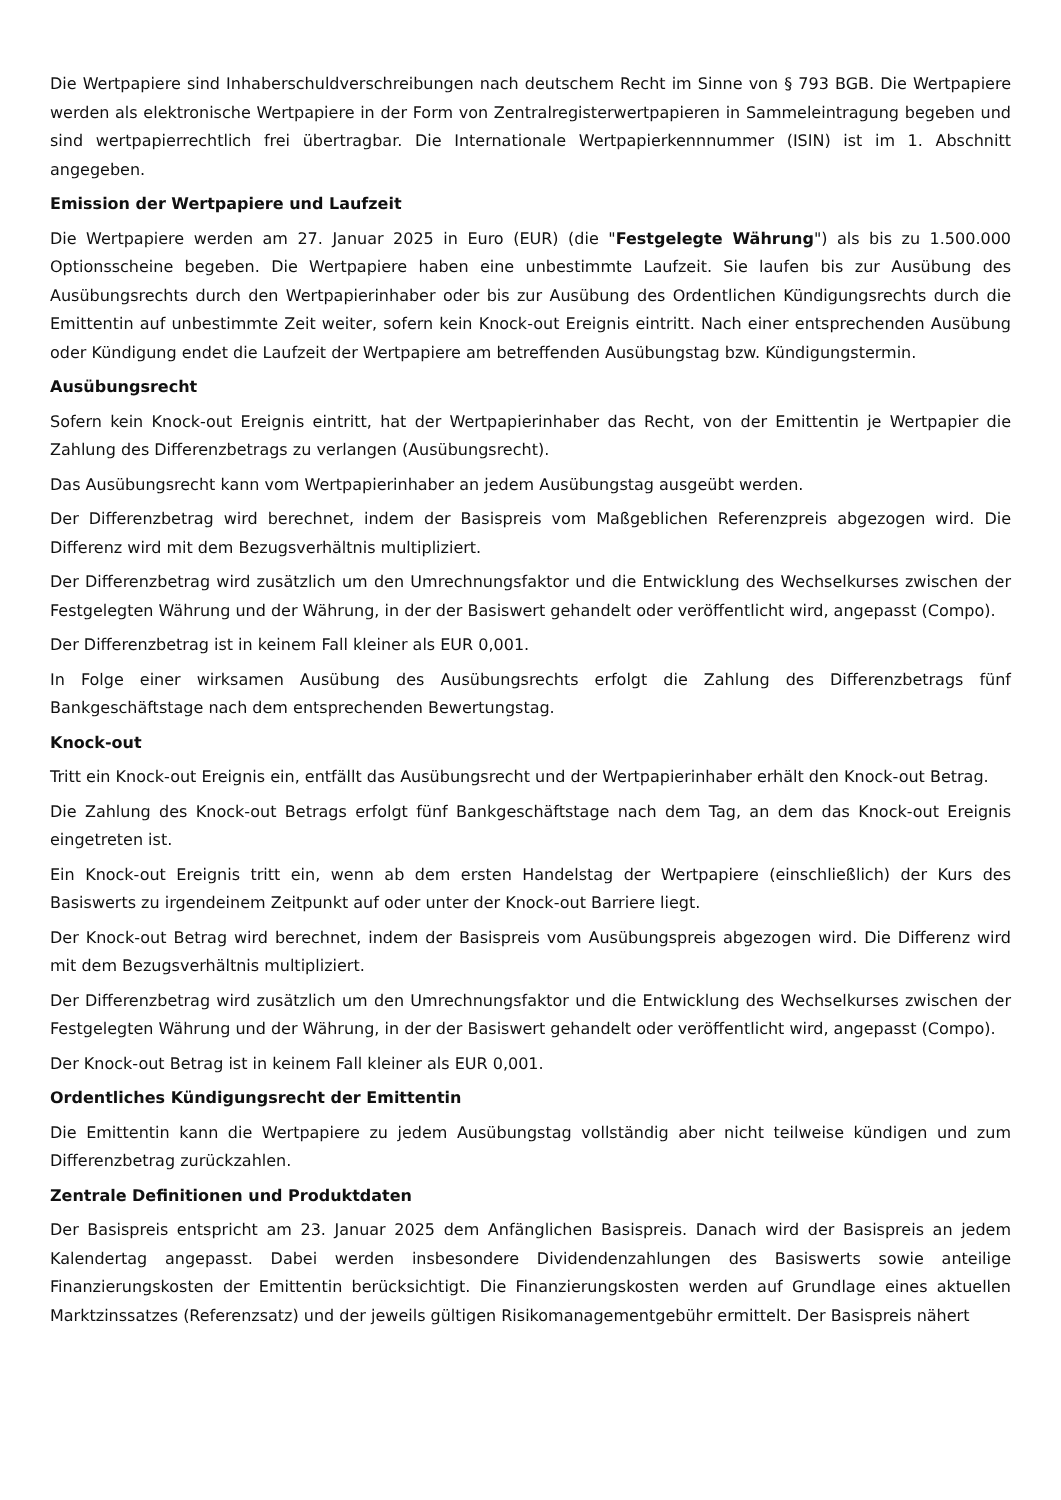Die Wertpapiere sind Inhaberschuldverschreibungen nach deutschem Recht im Sinne von § 793 BGB. Die Wertpapiere werden als elektronische Wertpapiere in der Form von Zentralregisterwertpapieren in Sammeleintragung begeben und sind wertpapierrechtlich frei übertragbar. Die Internationale Wertpapierkennnummer (ISIN) ist im 1. Abschnitt angegeben.
Emission der Wertpapiere und Laufzeit
Die Wertpapiere werden am 27. Januar 2025 in Euro (EUR) (die "Festgelegte Währung") als bis zu 1.500.000 Optionsscheine begeben. Die Wertpapiere haben eine unbestimmte Laufzeit. Sie laufen bis zur Ausübung des Ausübungsrechts durch den Wertpapierinhaber oder bis zur Ausübung des Ordentlichen Kündigungsrechts durch die Emittentin auf unbestimmte Zeit weiter, sofern kein Knock-out Ereignis eintritt. Nach einer entsprechenden Ausübung oder Kündigung endet die Laufzeit der Wertpapiere am betreffenden Ausübungstag bzw. Kündigungstermin.
Ausübungsrecht
Sofern kein Knock-out Ereignis eintritt, hat der Wertpapierinhaber das Recht, von der Emittentin je Wertpapier die Zahlung des Differenzbetrags zu verlangen (Ausübungsrecht).
Das Ausübungsrecht kann vom Wertpapierinhaber an jedem Ausübungstag ausgeübt werden.
Der Differenzbetrag wird berechnet, indem der Basispreis vom Maßgeblichen Referenzpreis abgezogen wird. Die Differenz wird mit dem Bezugsverhältnis multipliziert.
Der Differenzbetrag wird zusätzlich um den Umrechnungsfaktor und die Entwicklung des Wechselkurses zwischen der Festgelegten Währung und der Währung, in der der Basiswert gehandelt oder veröffentlicht wird, angepasst (Compo).
Der Differenzbetrag ist in keinem Fall kleiner als EUR 0,001.
In Folge einer wirksamen Ausübung des Ausübungsrechts erfolgt die Zahlung des Differenzbetrags fünf Bankgeschäftstage nach dem entsprechenden Bewertungstag.
Knock-out
Tritt ein Knock-out Ereignis ein, entfällt das Ausübungsrecht und der Wertpapierinhaber erhält den Knock-out Betrag.
Die Zahlung des Knock-out Betrags erfolgt fünf Bankgeschäftstage nach dem Tag, an dem das Knock-out Ereignis eingetreten ist.
Ein Knock-out Ereignis tritt ein, wenn ab dem ersten Handelstag der Wertpapiere (einschließlich) der Kurs des Basiswerts zu irgendeinem Zeitpunkt auf oder unter der Knock-out Barriere liegt.
Der Knock-out Betrag wird berechnet, indem der Basispreis vom Ausübungspreis abgezogen wird. Die Differenz wird mit dem Bezugsverhältnis multipliziert.
Der Differenzbetrag wird zusätzlich um den Umrechnungsfaktor und die Entwicklung des Wechselkurses zwischen der Festgelegten Währung und der Währung, in der der Basiswert gehandelt oder veröffentlicht wird, angepasst (Compo).
Der Knock-out Betrag ist in keinem Fall kleiner als EUR 0,001.
Ordentliches Kündigungsrecht der Emittentin
Die Emittentin kann die Wertpapiere zu jedem Ausübungstag vollständig aber nicht teilweise kündigen und zum Differenzbetrag zurückzahlen.
Zentrale Definitionen und Produktdaten
Der Basispreis entspricht am 23. Januar 2025 dem Anfänglichen Basispreis. Danach wird der Basispreis an jedem Kalendertag angepasst. Dabei werden insbesondere Dividendenzahlungen des Basiswerts sowie anteilige Finanzierungskosten der Emittentin berücksichtigt. Die Finanzierungskosten werden auf Grundlage eines aktuellen Marktzinssatzes (Referenzsatz) und der jeweils gültigen Risikomanagementgebühr ermittelt. Der Basispreis nähert